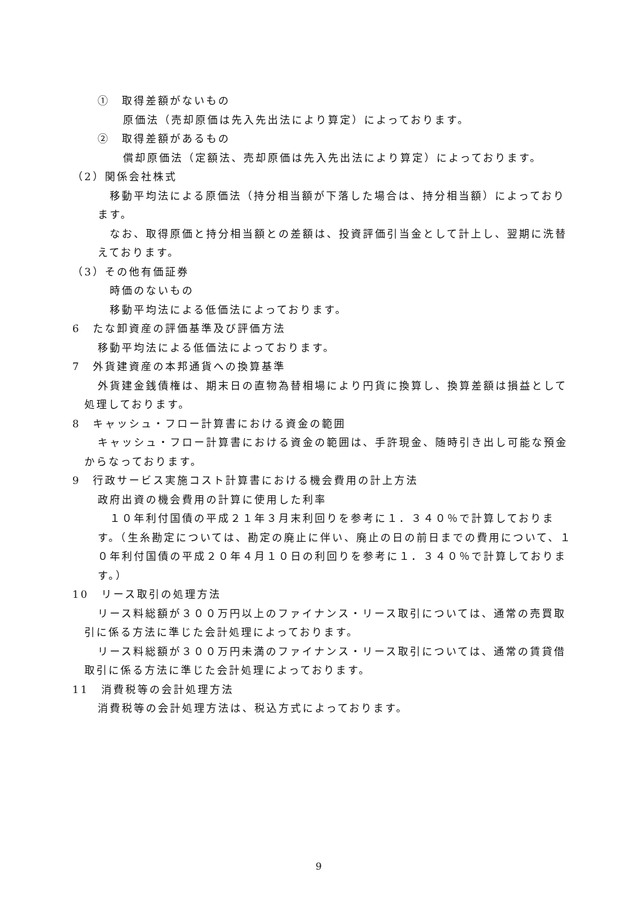①　取得差額がないもの
原価法（売却原価は先入先出法により算定）によっております。
②　取得差額があるもの
償却原価法（定額法、売却原価は先入先出法により算定）によっております。
（2）関係会社株式
移動平均法による原価法（持分相当額が下落した場合は、持分相当額）によっております。
なお、取得原価と持分相当額との差額は、投資評価引当金として計上し、翌期に洗替えております。
（3）その他有価証券
時価のないもの
移動平均法による低価法によっております。
6　たな卸資産の評価基準及び評価方法
移動平均法による低価法によっております。
7　外貨建資産の本邦通貨への換算基準
外貨建金銭債権は、期末日の直物為替相場により円貨に換算し、換算差額は損益として処理しております。
8　キャッシュ・フロー計算書における資金の範囲
キャッシュ・フロー計算書における資金の範囲は、手許現金、随時引き出し可能な預金からなっております。
9　行政サービス実施コスト計算書における機会費用の計上方法
政府出資の機会費用の計算に使用した利率
１０年利付国債の平成２１年３月末利回りを参考に１．３４０％で計算しております。（生糸勘定については、勘定の廃止に伴い、廃止の日の前日までの費用について、１０年利付国債の平成２０年４月１０日の利回りを参考に１．３４０％で計算しております。）
10　リース取引の処理方法
リース料総額が３００万円以上のファイナンス・リース取引については、通常の売買取引に係る方法に準じた会計処理によっております。
リース料総額が３００万円未満のファイナンス・リース取引については、通常の賃貸借取引に係る方法に準じた会計処理によっております。
11　消費税等の会計処理方法
消費税等の会計処理方法は、税込方式によっております。
9